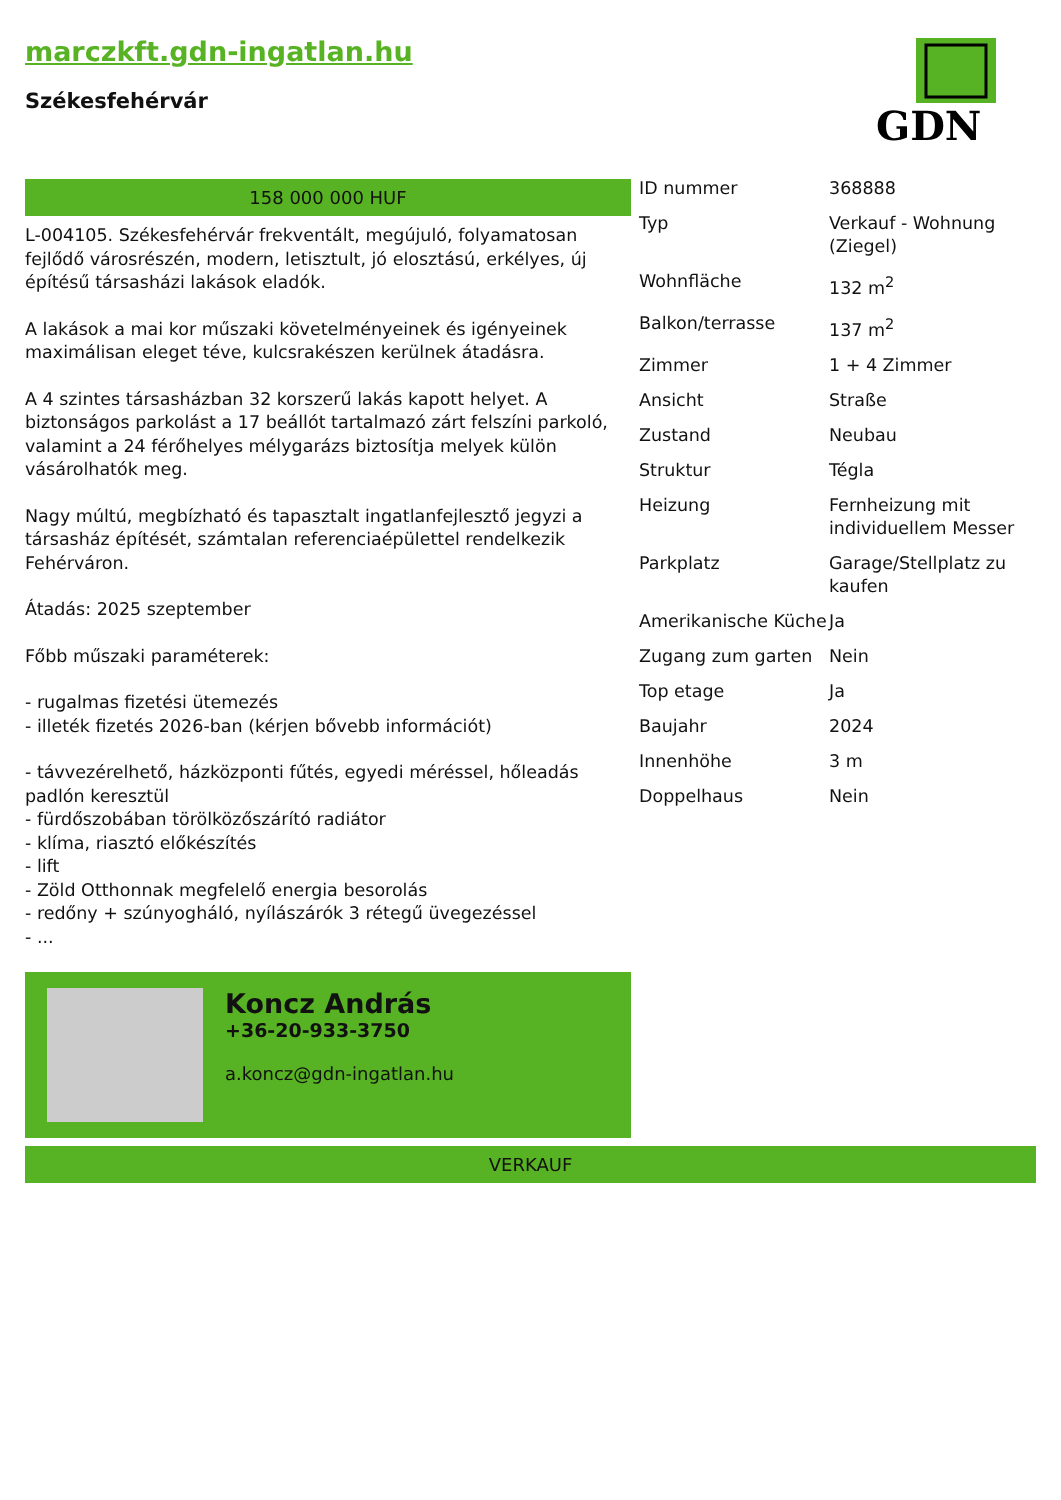marczkft.gdn-ingatlan.hu
Székesfehérvár
GDN
158 000 000 HUF
L-004105. Székesfehérvár frekventált, megújuló, folyamatosan fejlődő városrészén, modern, letisztult, jó elosztású, erkélyes, új építésű társasházi lakások eladók.
A lakások a mai kor műszaki követelményeinek és igényeinek maximálisan eleget téve, kulcsrakészen kerülnek átadásra.
A 4 szintes társasházban 32 korszerű lakás kapott helyet. A biztonságos parkolást a 17 beállót tartalmazó zárt felszíni parkoló, valamint a 24 férőhelyes mélygarázs biztosítja melyek külön vásárolhatók meg.
Nagy múltú, megbízható és tapasztalt ingatlanfejlesztő jegyzi a társasház építését, számtalan referenciaépülettel rendelkezik Fehérváron.
Átadás: 2025 szeptember
Főbb műszaki paraméterek:
- rugalmas fizetési ütemezés
- illeték fizetés 2026-ban (kérjen bővebb információt)
- távvezérelhető, házközponti fűtés, egyedi méréssel, hőleadás padlón keresztül
- fürdőszobában törölközőszárító radiátor
- klíma, riasztó előkészítés
- lift
- Zöld Otthonnak megfelelő energia besorolás
- redőny + szúnyogháló, nyílászárók 3 rétegű üvegezéssel
- ...
Koncz András
+36-20-933-3750
a.koncz@gdn-ingatlan.hu
| ID nummer | 368888 |
| Typ | Verkauf - Wohnung (Ziegel) |
| Wohnfläche | 132 m<sup>2</sup> |
| Balkon/terrasse | 137 m<sup>2</sup> |
| Zimmer | 1 + 4 Zimmer |
| Ansicht | Straße |
| Zustand | Neubau |
| Struktur | Tégla |
| Heizung | Fernheizung mit individuellem Messer |
| Parkplatz | Garage/Stellplatz zu kaufen |
| Amerikanische Küche | Ja |
| Zugang zum garten | Nein |
| Top etage | Ja |
| Baujahr | 2024 |
| Innenhöhe | 3 m |
| Doppelhaus | Nein |
VERKAUF